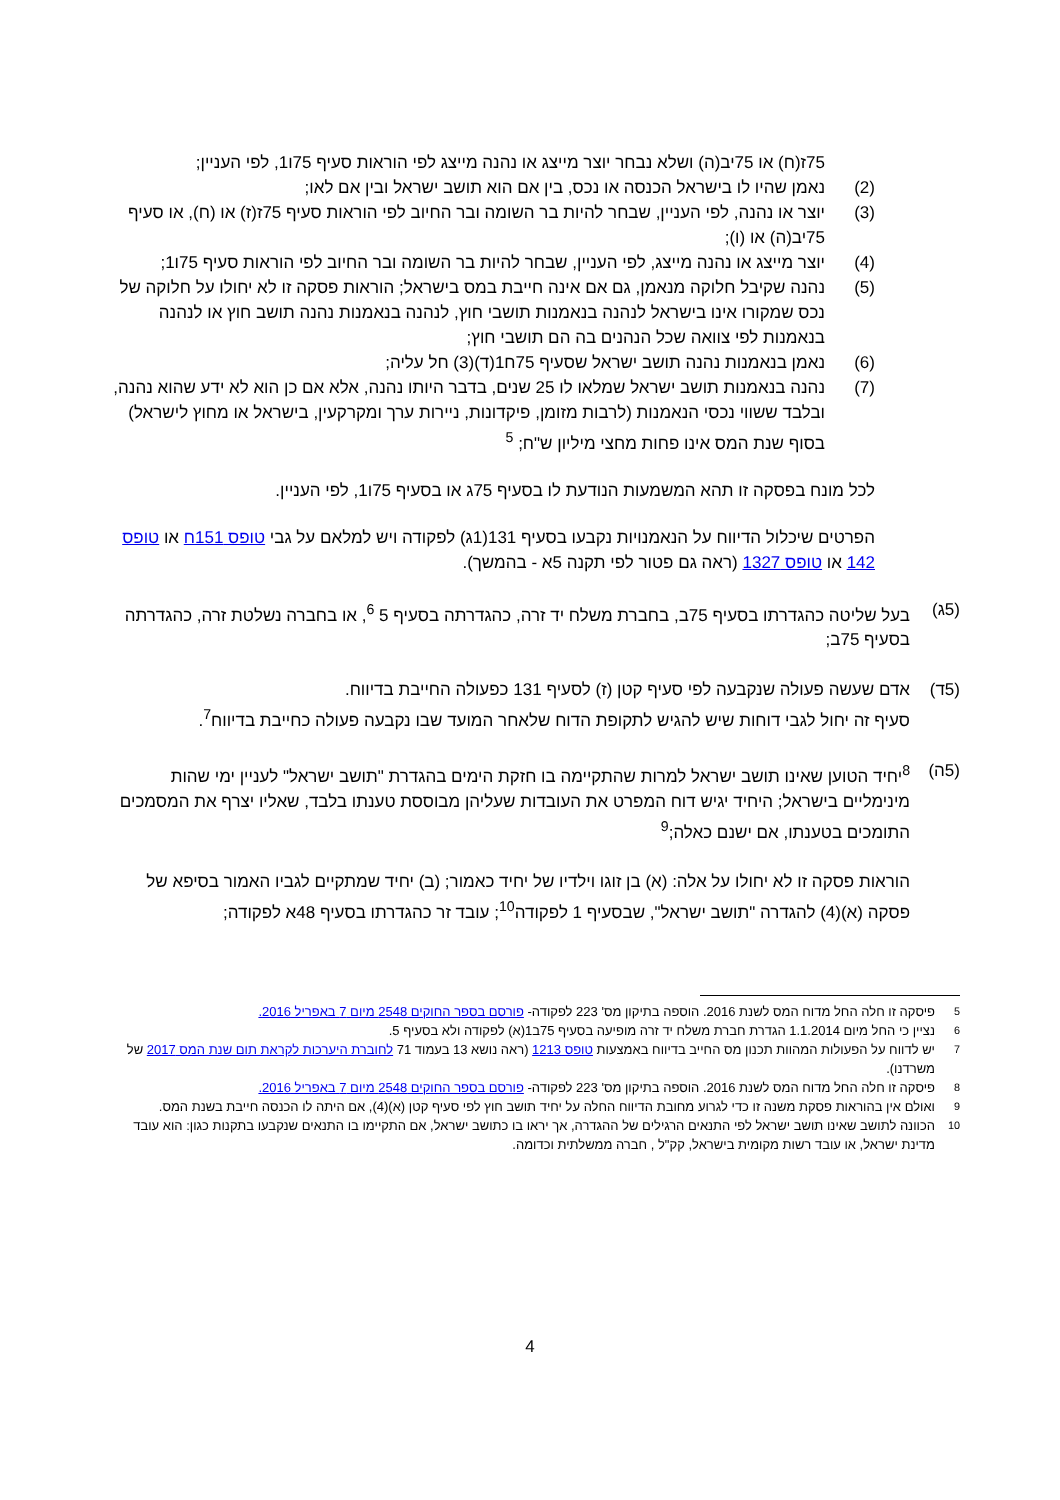75ז(ח) או 75יב(ה) ושלא נבחר יוצר מייצג או נהנה מייצג לפי הוראות סעיף 75ו1, לפי העניין;
(2) נאמן שהיו לו בישראל הכנסה או נכס, בין אם הוא תושב ישראל ובין אם לאו;
(3) יוצר או נהנה, לפי העניין, שבחר להיות בר השומה ובר החיוב לפי הוראות סעיף 75ז(ז) או (ח), או סעיף 75יב(ה) או (ו);
(4) יוצר מייצג או נהנה מייצג, לפי העניין, שבחר להיות בר השומה ובר החיוב לפי הוראות סעיף 75ו1;
(5) נהנה שקיבל חלוקה מנאמן, גם אם אינה חייבת במס בישראל; הוראות פסקה זו לא יחולו על חלוקה של נכס שמקורו אינו בישראל לנהנה בנאמנות תושבי חוץ, לנהנה בנאמנות נהנה תושב חוץ או לנהנה בנאמנות לפי צוואה שכל הנהנים בה הם תושבי חוץ;
(6) נאמן בנאמנות נהנה תושב ישראל שסעיף 75ח1(ד)(3) חל עליה;
(7) נהנה בנאמנות תושב ישראל שמלאו לו 25 שנים, בדבר היותו נהנה, אלא אם כן הוא לא ידע שהוא נהנה, ובלבד ששווי נכסי הנאמנות (לרבות מזומן, פיקדונות, ניירות ערך ומקרקעין, בישראל או מחוץ לישראל) בסוף שנת המס אינו פחות מחצי מיליון ש"ח; <sup>5</sup>
לכל מונח בפסקה זו תהא המשמעות הנודעת לו בסעיף 75ג או בסעיף 75ו1, לפי העניין.
הפרטים שיכלול הדיווח על הנאמנויות נקבעו בסעיף 131(1ג) לפקודה ויש למלאם על גבי טופס 151ח או טופס 142 או טופס 1327 (ראה גם פטור לפי תקנה 5א - בהמשך).
(5ג) בעל שליטה כהגדרתו בסעיף 75ב, בחברת משלח יד זרה, כהגדרתה בסעיף 5 <sup>6</sup>, או בחברה נשלטת זרה, כהגדרתה בסעיף 75ב;
(5ד) אדם שעשה פעולה שנקבעה לפי סעיף קטן (ז) לסעיף 131 כפעולה החייבת בדיווח.
סעיף זה יחול לגבי דוחות שיש להגיש לתקופת הדוח שלאחר המועד שבו נקבעה פעולה כחייבת בדיווח<sup>7</sup>.
(5ה) <sup>8</sup>יחיד הטוען שאינו תושב ישראל למרות שהתקיימה בו חזקת הימים בהגדרת "תושב ישראל" לעניין ימי שהות מינימליים בישראל; היחיד יגיש דוח המפרט את העובדות שעליהן מבוססת טענתו בלבד, שאליו יצרף את המסמכים התומכים בטענתו, אם ישנם כאלה;<sup>9</sup>
הוראות פסקה זו לא יחולו על אלה: (א) בן זוגו וילדיו של יחיד כאמור; (ב) יחיד שמתקיים לגביו האמור בסיפא של פסקה (א)(4) להגדרה "תושב ישראל", שבסעיף 1 לפקודה<sup>10</sup>; עובד זר כהגדרתו בסעיף 48א לפקודה;
<sup>5</sup> פיסקה זו חלה החל מדוח המס לשנת 2016. הוספה בתיקון מס' 223 לפקודה- פורסם בספר החוקים 2548 מיום 7 באפריל 2016.
<sup>6</sup> נציין כי החל מיום 1.1.2014 הגדרת חברת משלח יד זרה מופיעה בסעיף 75ב1(א) לפקודה ולא בסעיף 5.
<sup>7</sup> יש לדווח על הפעולות המהוות תכנון מס החייב בדיווח באמצעות טופס 1213 (ראה נושא 13 בעמוד 71 לחוברת היערכות לקראת תום שנת המס 2017 של משרדנו).
<sup>8</sup> פיסקה זו חלה החל מדוח המס לשנת 2016. הוספה בתיקון מס' 223 לפקודה- פורסם בספר החוקים 2548 מיום 7 באפריל 2016.
<sup>9</sup> ואולם אין בהוראות פסקת משנה זו כדי לגרוע מחובת הדיווח החלה על יחיד תושב חוץ לפי סעיף קטן (א)(4), אם היתה לו הכנסה חייבת בשנת המס.
<sup>10</sup> הכוונה לתושב שאינו תושב ישראל לפי התנאים הרגילים של ההגדרה, אך יראו בו כתושב ישראל, אם התקיימו בו התנאים שנקבעו בתקנות כגון: הוא עובד מדינת ישראל, או עובד רשות מקומית בישראל, קק"ל , חברה ממשלתית וכדומה.
4